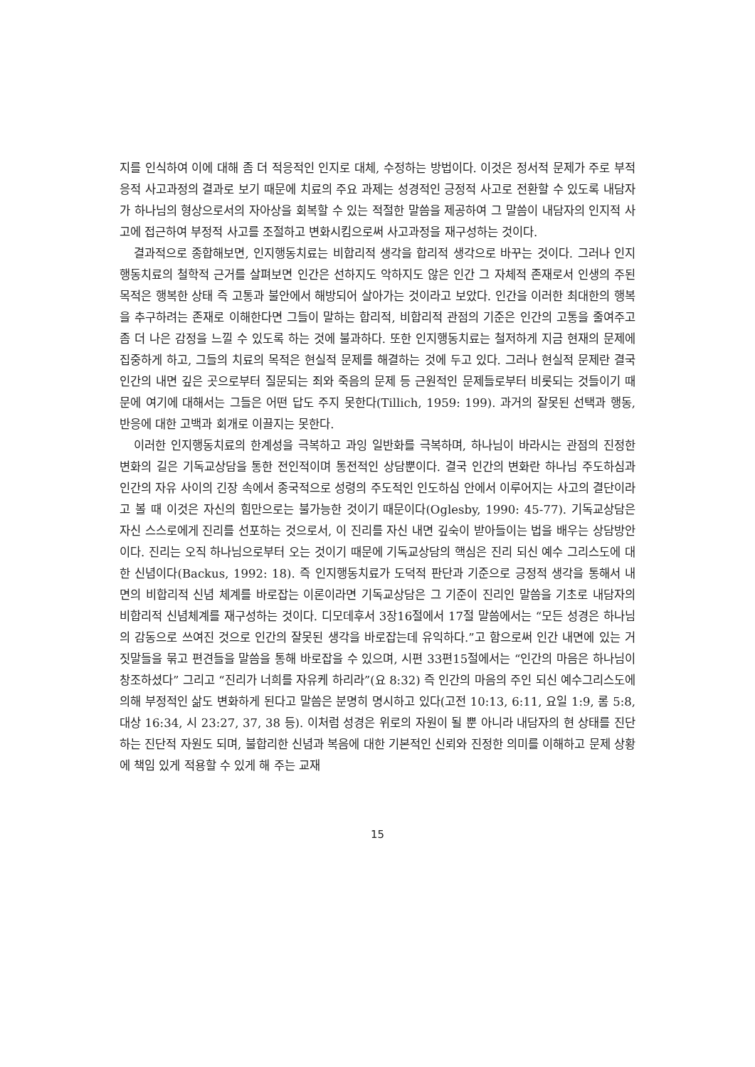지를 인식하여 이에 대해 좀 더 적응적인 인지로 대체, 수정하는 방법이다. 이것은 정서적 문제가 주로 부적응적 사고과정의 결과로 보기 때문에 치료의 주요 과제는 성경적인 긍정적 사고로 전환할 수 있도록 내담자가 하나님의 형상으로서의 자아상을 회복할 수 있는 적절한 말씀을 제공하여 그 말씀이 내담자의 인지적 사고에 접근하여 부정적 사고를 조절하고 변화시킴으로써 사고과정을 재구성하는 것이다.
결과적으로 종합해보면, 인지행동치료는 비합리적 생각을 합리적 생각으로 바꾸는 것이다. 그러나 인지행동치료의 철학적 근거를 살펴보면 인간은 선하지도 악하지도 않은 인간 그 자체적 존재로서 인생의 주된 목적은 행복한 상태 즉 고통과 불안에서 해방되어 살아가는 것이라고 보았다. 인간을 이러한 최대한의 행복을 추구하려는 존재로 이해한다면 그들이 말하는 합리적, 비합리적 관점의 기준은 인간의 고통을 줄여주고 좀 더 나은 감정을 느낄 수 있도록 하는 것에 불과하다. 또한 인지행동치료는 철저하게 지금 현재의 문제에 집중하게 하고, 그들의 치료의 목적은 현실적 문제를 해결하는 것에 두고 있다. 그러나 현실적 문제란 결국 인간의 내면 깊은 곳으로부터 질문되는 죄와 죽음의 문제 등 근원적인 문제들로부터 비롯되는 것들이기 때문에 여기에 대해서는 그들은 어떤 답도 주지 못한다(Tillich, 1959: 199). 과거의 잘못된 선택과 행동, 반응에 대한 고백과 회개로 이끌지는 못한다.
이러한 인지행동치료의 한계성을 극복하고 과잉 일반화를 극복하며, 하나님이 바라시는 관점의 진정한 변화의 길은 기독교상담을 통한 전인적이며 통전적인 상담뿐이다. 결국 인간의 변화란 하나님 주도하심과 인간의 자유 사이의 긴장 속에서 종국적으로 성령의 주도적인 인도하심 안에서 이루어지는 사고의 결단이라고 볼 때 이것은 자신의 힘만으로는 불가능한 것이기 때문이다(Oglesby, 1990: 45-77). 기독교상담은 자신 스스로에게 진리를 선포하는 것으로서, 이 진리를 자신 내면 깊숙이 받아들이는 법을 배우는 상담방안이다. 진리는 오직 하나님으로부터 오는 것이기 때문에 기독교상담의 핵심은 진리 되신 예수 그리스도에 대한 신념이다(Backus, 1992: 18). 즉 인지행동치료가 도덕적 판단과 기준으로 긍정적 생각을 통해서 내면의 비합리적 신념 체계를 바로잡는 이론이라면 기독교상담은 그 기준이 진리인 말씀을 기초로 내담자의 비합리적 신념체계를 재구성하는 것이다. 디모데후서 3장16절에서 17절 말씀에서는 “모든 성경은 하나님의 감동으로 쓰여진 것으로 인간의 잘못된 생각을 바로잡는데 유익하다.”고 함으로써 인간 내면에 있는 거짓말들을 묶고 편견들을 말씀을 통해 바로잡을 수 있으며, 시편 33편15절에서는 “인간의 마음은 하나님이 창조하셨다” 그리고 “진리가 너희를 자유케 하리라”(요 8:32) 즉 인간의 마음의 주인 되신 예수그리스도에 의해 부정적인 삶도 변화하게 된다고 말씀은 분명히 명시하고 있다(고전 10:13, 6:11, 요일 1:9, 롬 5:8, 대상 16:34, 시 23:27, 37, 38 등). 이처럼 성경은 위로의 자원이 될 뿐 아니라 내담자의 현 상태를 진단하는 진단적 자원도 되며, 불합리한 신념과 복음에 대한 기본적인 신뢰와 진정한 의미를 이해하고 문제 상황에 책임 있게 적용할 수 있게 해 주는 교재
15